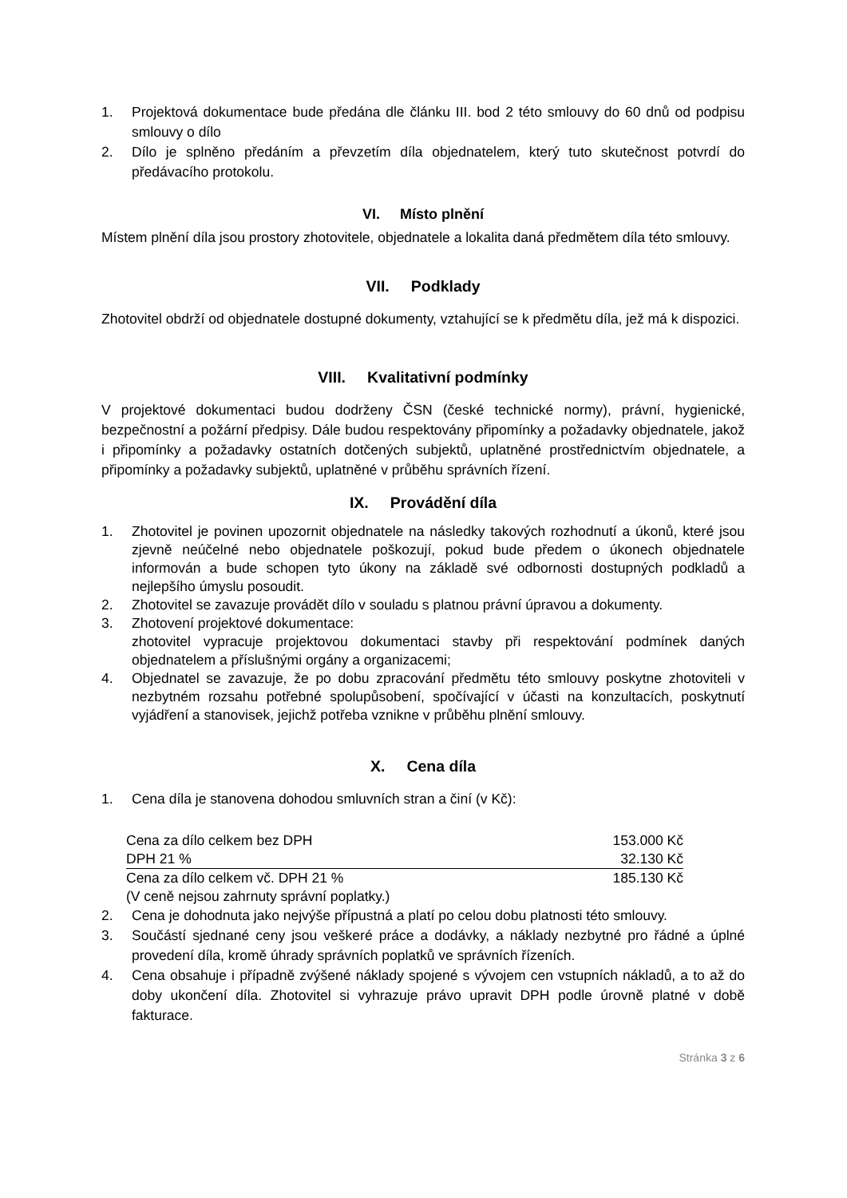1. Projektová dokumentace bude předána dle článku III. bod 2 této smlouvy do 60 dnů od podpisu smlouvy o dílo
2. Dílo je splněno předáním a převzetím díla objednatelem, který tuto skutečnost potvrdí do předávacího protokolu.
VI. Místo plnění
Místem plnění díla jsou prostory zhotovitele, objednatele a lokalita daná předmětem díla této smlouvy.
VII. Podklady
Zhotovitel obdrží od objednatele dostupné dokumenty, vztahující se k předmětu díla, jež má k dispozici.
VIII. Kvalitativní podmínky
V projektové dokumentaci budou dodrženy ČSN (české technické normy), právní, hygienické, bezpečnostní a požární předpisy. Dále budou respektovány připomínky a požadavky objednatele, jakož i připomínky a požadavky ostatních dotčených subjektů, uplatněné prostřednictvím objednatele, a připomínky a požadavky subjektů, uplatněné v průběhu správních řízení.
IX. Provádění díla
1. Zhotovitel je povinen upozornit objednatele na následky takových rozhodnutí a úkonů, které jsou zjevně neúčelné nebo objednatele poškozují, pokud bude předem o úkonech objednatele informován a bude schopen tyto úkony na základě své odbornosti dostupných podkladů a nejlepšího úmyslu posoudit.
2. Zhotovitel se zavazuje provádět dílo v souladu s platnou právní úpravou a dokumenty.
3. Zhotovení projektové dokumentace:
zhotovitel vypracuje projektovou dokumentaci stavby při respektování podmínek daných objednatelem a příslušnými orgány a organizacemi;
4. Objednatel se zavazuje, že po dobu zpracování předmětu této smlouvy poskytne zhotoviteli v nezbytném rozsahu potřebné spolupůsobení, spočívající v účasti na konzultacích, poskytnutí vyjádření a stanovisek, jejichž potřeba vznikne v průběhu plnění smlouvy.
X. Cena díla
1. Cena díla je stanovena dohodou smluvních stran a činí (v Kč):
| Cena za dílo celkem bez DPH | 153.000 Kč |
| DPH 21 % | 32.130 Kč |
| Cena za dílo celkem vč. DPH 21 % | 185.130 Kč |
| (V ceně nejsou zahrnuty správní poplatky.) | |
2. Cena je dohodnuta jako nejvýše přípustná a platí po celou dobu platnosti této smlouvy.
3. Součástí sjednané ceny jsou veškeré práce a dodávky, a náklady nezbytné pro řádné a úplné provedení díla, kromě úhrady správních poplatků ve správních řízeních.
4. Cena obsahuje i případně zvýšené náklady spojené s vývojem cen vstupních nákladů, a to až do doby ukončení díla. Zhotovitel si vyhrazuje právo upravit DPH podle úrovně platné v době fakturace.
Stránka 3 z 6